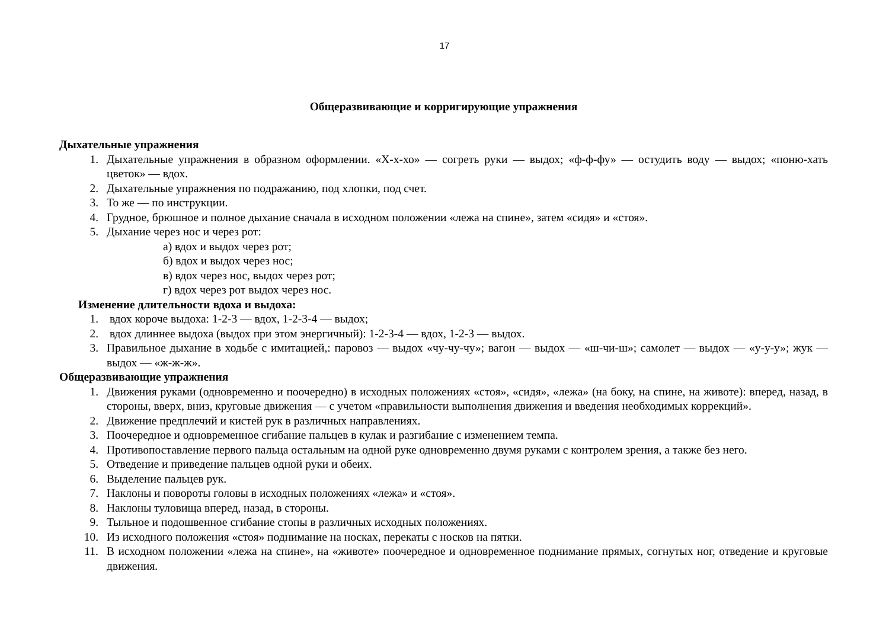17
Общеразвивающие и корригирующие упражнения
Дыхательные упражнения
1. Дыхательные упражнения в образном оформлении. «Х-х-хо» — согреть руки — выдох; «ф-ф-фу» — остудить воду — выдох; «поню-хать цветок» — вдох.
2. Дыхательные упражнения по подражанию, под хлопки, под счет.
3. То же — по инструкции.
4. Грудное, брюшное и полное дыхание сначала в исходном положении «лежа на спине», затем «сидя» и «стоя».
5. Дыхание через нос и через рот:
а) вдох и выдох через рот;
б) вдох и выдох через нос;
в) вдох через нос, выдох через рот;
г) вдох через рот выдох через нос.
Изменение длительности вдоха и выдоха:
1. вдох короче выдоха: 1-2-3 — вдох, 1-2-3-4 — выдох;
2. вдох длиннее выдоха (выдох при этом энергичный): 1-2-3-4 — вдох, 1-2-3 — выдох.
3. Правильное дыхание в ходьбе с имитацией,: паровоз — выдох «чу-чу-чу»; вагон — выдох — «ш-чи-ш»; самолет — выдох — «у-у-у»; жук — выдох — «ж-ж-ж».
Общеразвивающие упражнения
1. Движения руками (одновременно и поочередно) в исходных положениях «стоя», «сидя», «лежа» (на боку, на спине, на животе): вперед, назад, в стороны, вверх, вниз, круговые движения — с учетом «правильности выполнения движения и введения необходимых коррекций».
2. Движение предплечий и кистей рук в различных направлениях.
3. Поочередное и одновременное сгибание пальцев в кулак и разгибание с изменением темпа.
4. Противопоставление первого пальца остальным на одной руке одновременно двумя руками с контролем зрения, а также без него.
5. Отведение и приведение пальцев одной руки и обеих.
6. Выделение пальцев рук.
7. Наклоны и повороты головы в исходных положениях «лежа» и «стоя».
8. Наклоны туловища вперед, назад, в стороны.
9. Тыльное и подошвенное сгибание стопы в различных исходных положениях.
10. Из исходного положения «стоя» поднимание на носках, перекаты с носков на пятки.
11. В исходном положении «лежа на спине», на «животе» поочередное и одновременное поднимание прямых, согнутых ног, отведение и круговые движения.